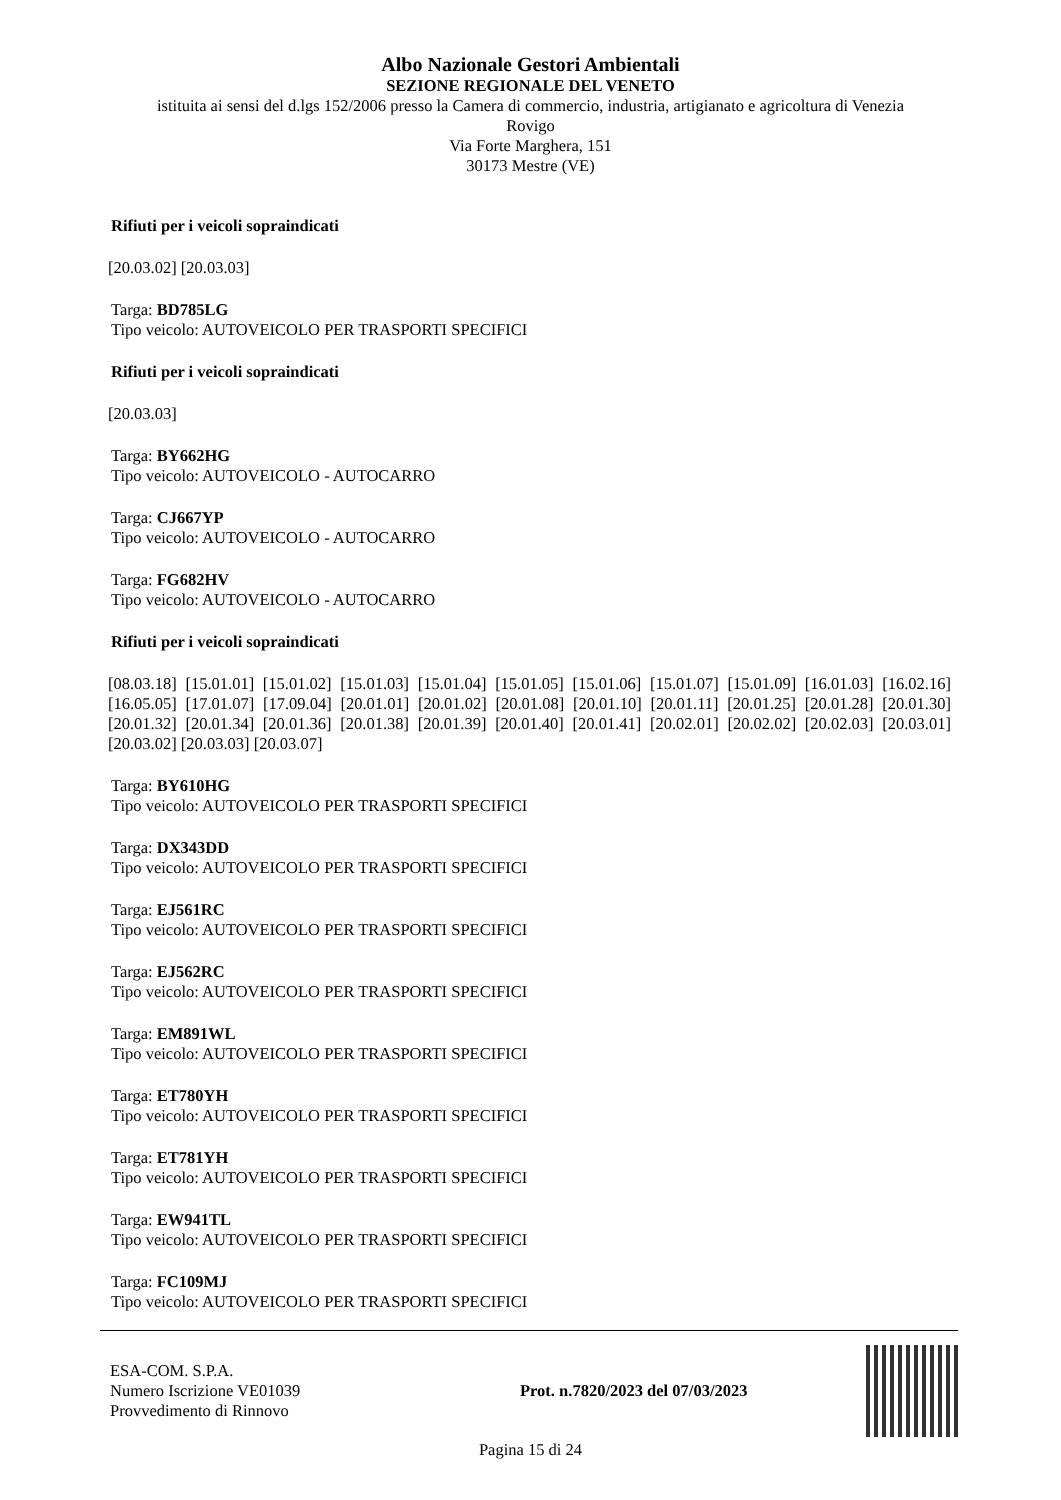Albo Nazionale Gestori Ambientali
SEZIONE REGIONALE DEL VENETO
istituita ai sensi del d.lgs 152/2006 presso la Camera di commercio, industria, artigianato e agricoltura di Venezia
Rovigo
Via Forte Marghera, 151
30173 Mestre (VE)
Rifiuti per i veicoli sopraindicati
[20.03.02] [20.03.03]
Targa: BD785LG
Tipo veicolo: AUTOVEICOLO PER TRASPORTI SPECIFICI
Rifiuti per i veicoli sopraindicati
[20.03.03]
Targa: BY662HG
Tipo veicolo: AUTOVEICOLO - AUTOCARRO
Targa: CJ667YP
Tipo veicolo: AUTOVEICOLO - AUTOCARRO
Targa: FG682HV
Tipo veicolo: AUTOVEICOLO - AUTOCARRO
Rifiuti per i veicoli sopraindicati
[08.03.18] [15.01.01] [15.01.02] [15.01.03] [15.01.04] [15.01.05] [15.01.06] [15.01.07] [15.01.09] [16.01.03] [16.02.16] [16.05.05] [17.01.07] [17.09.04] [20.01.01] [20.01.02] [20.01.08] [20.01.10] [20.01.11] [20.01.25] [20.01.28] [20.01.30] [20.01.32] [20.01.34] [20.01.36] [20.01.38] [20.01.39] [20.01.40] [20.01.41] [20.02.01] [20.02.02] [20.02.03] [20.03.01] [20.03.02] [20.03.03] [20.03.07]
Targa: BY610HG
Tipo veicolo: AUTOVEICOLO PER TRASPORTI SPECIFICI
Targa: DX343DD
Tipo veicolo: AUTOVEICOLO PER TRASPORTI SPECIFICI
Targa: EJ561RC
Tipo veicolo: AUTOVEICOLO PER TRASPORTI SPECIFICI
Targa: EJ562RC
Tipo veicolo: AUTOVEICOLO PER TRASPORTI SPECIFICI
Targa: EM891WL
Tipo veicolo: AUTOVEICOLO PER TRASPORTI SPECIFICI
Targa: ET780YH
Tipo veicolo: AUTOVEICOLO PER TRASPORTI SPECIFICI
Targa: ET781YH
Tipo veicolo: AUTOVEICOLO PER TRASPORTI SPECIFICI
Targa: EW941TL
Tipo veicolo: AUTOVEICOLO PER TRASPORTI SPECIFICI
Targa: FC109MJ
Tipo veicolo: AUTOVEICOLO PER TRASPORTI SPECIFICI
ESA-COM. S.P.A.
Numero Iscrizione VE01039
Provvedimento di Rinnovo
Prot. n.7820/2023 del 07/03/2023
Pagina 15 di 24